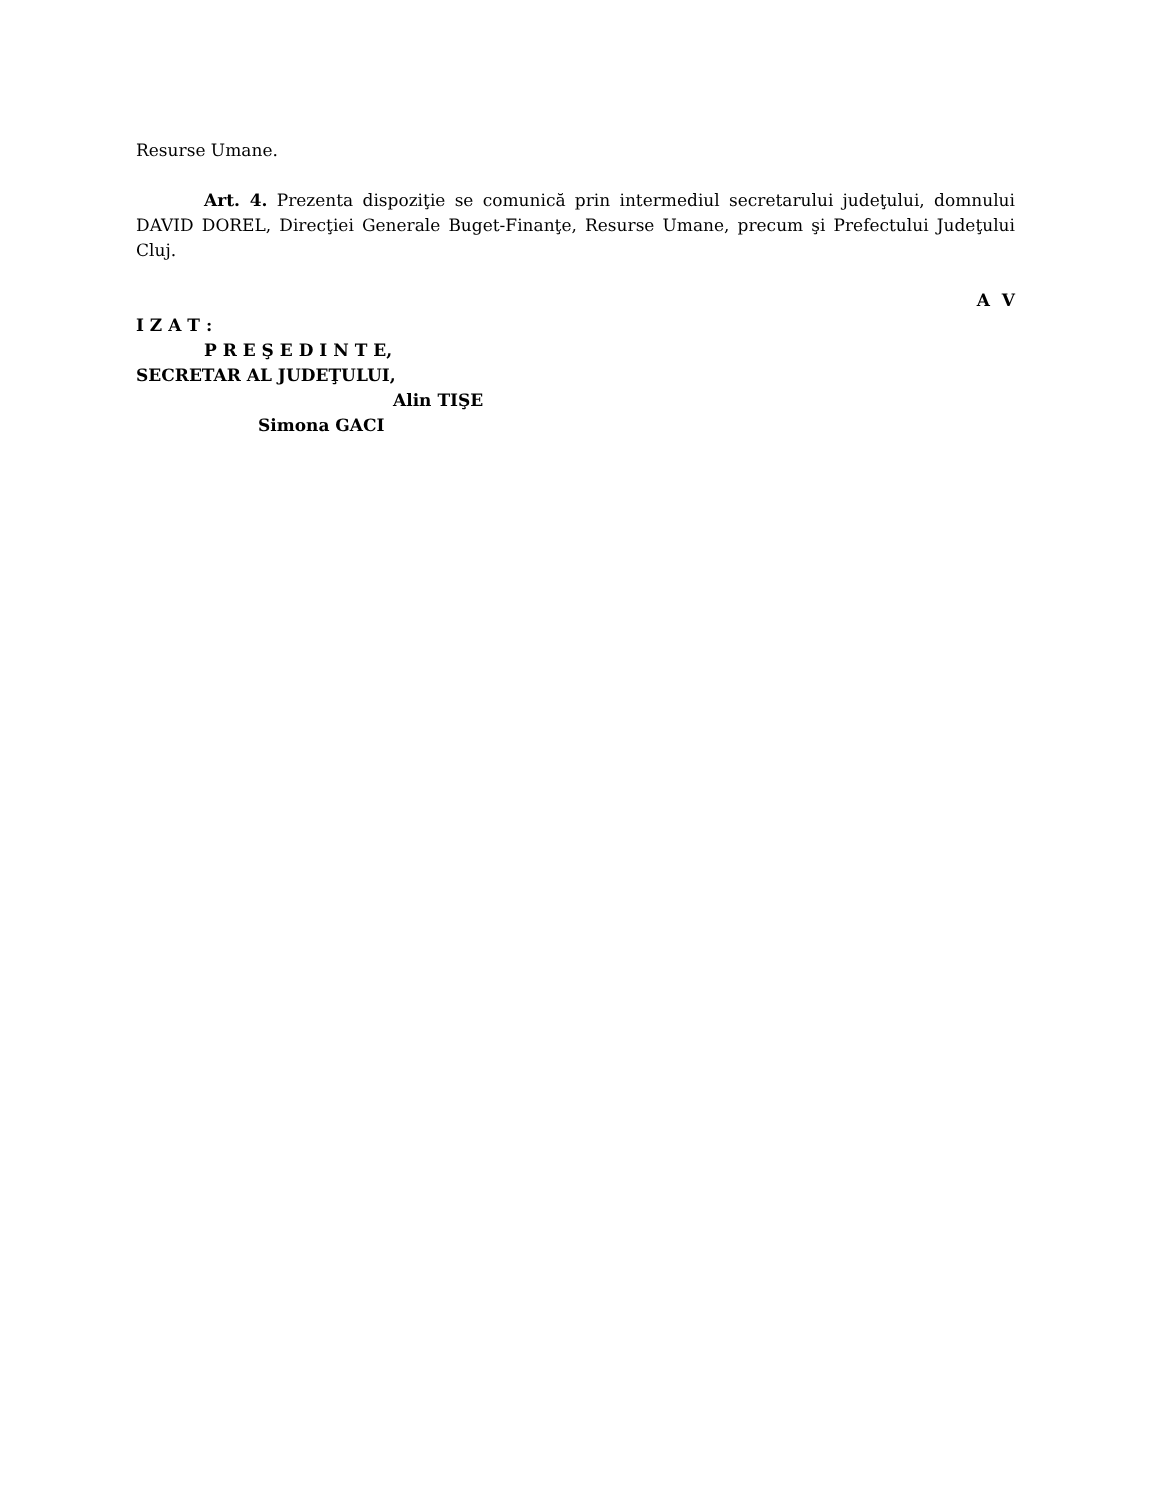Resurse Umane.
Art. 4. Prezenta dispoziţie se comunică prin intermediul secretarului judeţului, domnului DAVID DOREL, Direcţiei Generale Buget-Finanţe, Resurse Umane, precum şi Prefectului Judeţului Cluj.
A V
I Z A T :
P R E Ş E D I N T E,
SECRETAR AL JUDEŢULUI,
Alin TIŞE
Simona GACI